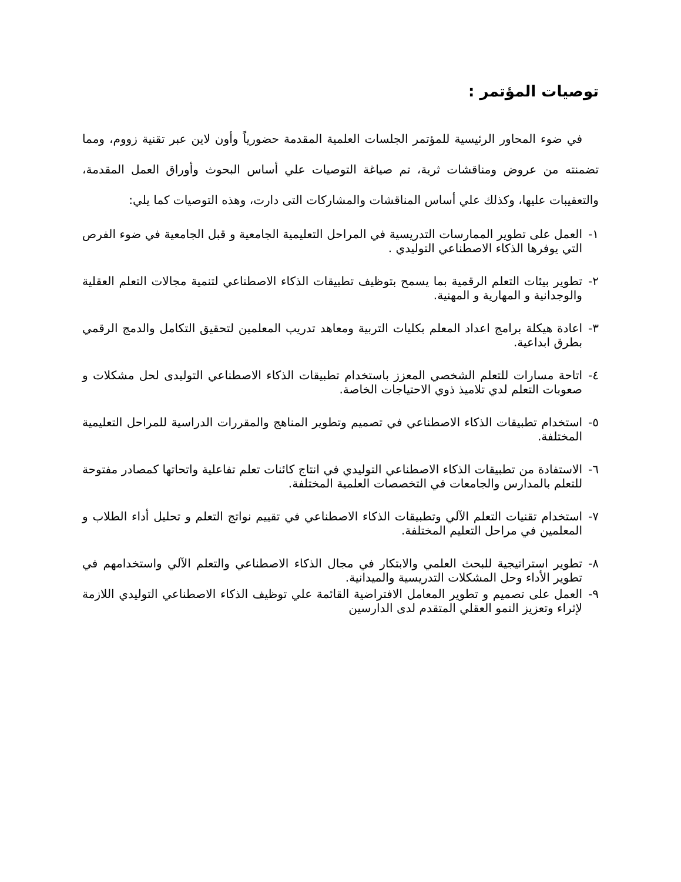توصيات المؤتمر :
في ضوء المحاور الرئيسية للمؤتمر الجلسات العلمية المقدمة حضورياً وأون لاين عبر تقنية زووم، ومما تضمنته من عروض ومناقشات ثرية، تم صياغة التوصيات علي أساس البحوث وأوراق العمل المقدمة، والتعقيبات عليها، وكذلك علي أساس المناقشات والمشاركات التى دارت، وهذه التوصيات كما يلي:
١- العمل على تطوير الممارسات التدريسية في المراحل التعليمية الجامعية و قبل الجامعية في ضوء الفرص التي يوفرها الذكاء الاصطناعي التوليدي .
٢- تطوير بيئات التعلم الرقمية بما يسمح بتوظيف تطبيقات الذكاء الاصطناعي لتنمية مجالات التعلم العقلية والوجدانية و المهارية و المهنية.
٣- اعادة هيكلة برامج اعداد المعلم بكليات التربية ومعاهد تدريب المعلمين لتحقيق التكامل والدمج الرقمي بطرق ابداعية.
٤- اتاحة مسارات للتعلم الشخصي المعزز باستخدام تطبيقات الذكاء الاصطناعي التوليدى لحل مشكلات و صعوبات التعلم لدي تلاميذ ذوي الاحتياجات الخاصة.
٥- استخدام تطبيقات الذكاء الاصطناعي في تصميم وتطوير المناهج والمقررات الدراسية للمراحل التعليمية المختلفة.
٦- الاستفادة من تطبيقات الذكاء الاصطناعي التوليدي في انتاج كائنات تعلم تفاعلية واتحاتها كمصادر مفتوحة للتعلم بالمدارس والجامعات في التخصصات العلمية المختلفة.
٧- استخدام تقنيات التعلم الآلي وتطبيقات الذكاء الاصطناعي في تقييم نواتج التعلم و تحليل أداء الطلاب و المعلمين في مراحل التعليم المختلفة.
٨- تطوير استراتيجية للبحث العلمي والابتكار في مجال الذكاء الاصطناعي والتعلم الآلي واستخدامهم في تطوير الأداء وحل المشكلات التدريسية والميدانية.
٩- العمل على تصميم و تطوير المعامل الافتراضية القائمة علي توظيف الذكاء الاصطناعي التوليدي اللازمة لإثراء وتعزيز النمو العقلي المتقدم لدى الدارسين